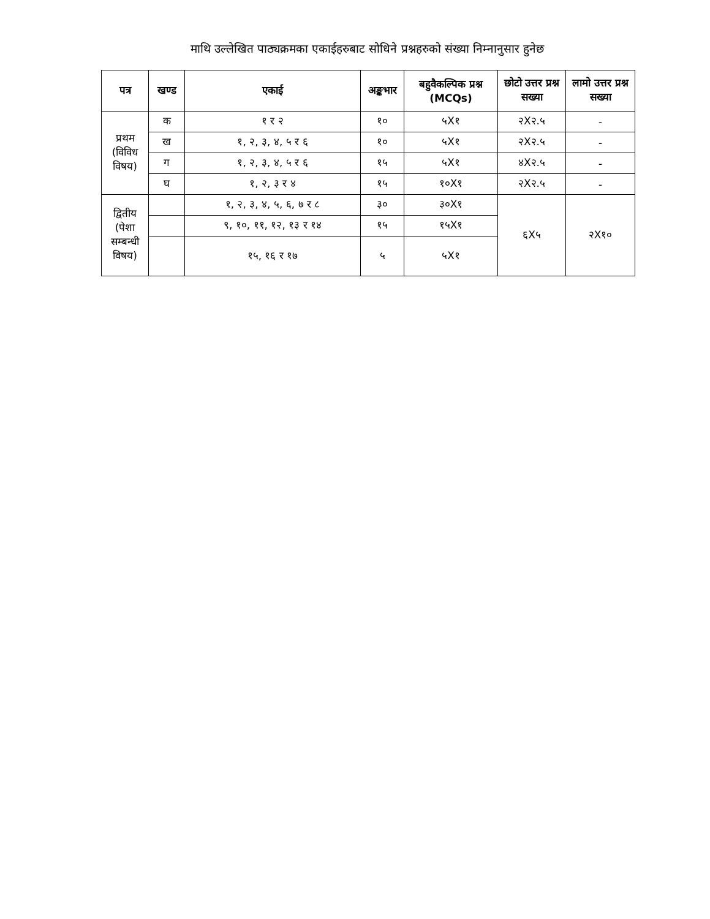माथि उल्लेखित पाठ्यक्रमका एकाईहरुबाट सोधिने प्रश्नहरुको संख्या निम्नानुसार हुनेछ
| पत्र | खण्ड | एकाई | अङ्कभार | बहुवैकल्पिक प्रश्न (MCQs) | छोटो उत्तर प्रश्न सख्या | लामो उत्तर प्रश्न सख्या |
| --- | --- | --- | --- | --- | --- | --- |
| प्रथम (विविध विषय) | क | १ र २ | १० | ५X१ | २X२.५ | - |
| | ख | १, २, ३, ४, ५ र ६ | १० | ५X१ | २X२.५ | - |
| | ग | १, २, ३, ४, ५ र ६ | १५ | ५X१ | ४X२.५ | - |
| | घ | १, २, ३ र ४ | १५ | १०X१ | २X२.५ | - |
| द्वितीय (पेशा सम्बन्धी विषय) | | १, २, ३, ४, ५, ६, ७ र ८ | ३० | ३०X१ | ६X५ | २X१० |
| | | ९, १०, ११, १२, १३ र १४ | १५ | १५X१ | | |
| | | १५, १६ र १७ | ५ | ५X१ | | |